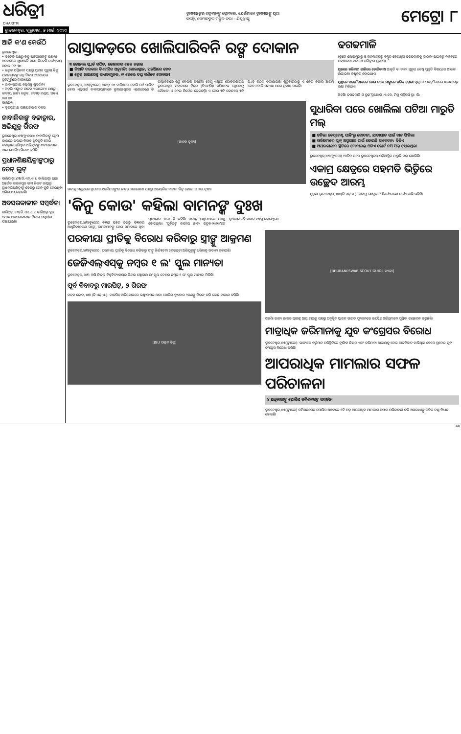ଧରିତ୍ରୀ
DHARITRI
ଭୁବନେଶ୍ୱର, ଗୁରୁବାର, ୫ ମାର୍ଚ୍ଚ, ୨୦୨୦
ତୁମମାନଙ୍କର ଶତ୍ରୁମାନଙ୍କୁ ପ୍ରେମକର, ଯେଉଁମାନେ ତୁମମାନଙ୍କୁ ଘୃଣା କରନ୍ତି, ସେମାନଙ୍କର ମଙ୍ଗଳ କର। - ଯିଶୁଖ୍ରୀଷ୍ଟ
ମେଟ୍ରୋ ୮
ଆଜି କ'ଣ କେଉଁଠି
ଭୁବନେଶ୍ୱର
• ବିଜେଡି ପକ୍ଷରୁ ବିଜୁ ପଟ୍ଟନାୟକଙ୍କ ଜୟନ୍ତୀ ଅବସରରେ ଶ୍ରଦ୍ଧାଞ୍ଜଳି ସଭା, ବିଜେଡି କାର୍ଯ୍ୟାଳୟ ସକାଳ ୮ଟା ୩୦
• ଉତ୍କଳ ସମ୍ମିଳନୀ ପକ୍ଷରୁ ପ୍ରବାଦ ପୁରୁଷ ବିଜୁ ପଟ୍ଟନାୟକଙ୍କ ଜନ୍ମ ଦିବସ ଅବସରରେ ପ୍ରତିମୂର୍ତ୍ତିରେ ମାଲ୍ୟାର୍ପଣ
• ରାଜ୍ୟସ୍ତରୀୟ ହସ୍ତଶିଳ୍ପ ପ୍ରଦର୍ଶନୀ
• ଓଡ଼ିଶା ସଙ୍ଗୀତ ନାଟକ ଏକାଡେମୀ ପକ୍ଷରୁ ଜାତୀୟ ନାଟ୍ୟ ଉତ୍ସବ, ରବୀନ୍ଦ୍ର ମଣ୍ଡପ, ସନ୍ଧ୍ୟା ୬ଟା ୩୦
ବାଲିଅନ୍ତା
• ବୃକସ୍ତରୀୟ ପଞ୍ଚାୟତିରାଜ ଦିବସ
ନାବାଳିକାଙ୍କୁ ବଳାତ୍କାର, ଅଭିଯୁକ୍ତ ଗିରଫ
ଭୁବନେଶ୍ୱର,୪।୩(ବ୍ୟୁରୋ): ନାବାଳିକାଙ୍କୁ ପ୍ରେମ ଜାଲରେ ଫସାଇ ବିବାହ ପ୍ରତିଶ୍ରୁତି ଦେଇ ବଳାତ୍କାର କରିଥିବା ଅଭିଯୁକ୍ତଙ୍କୁ ଶହୀଦନଗର ଥାନା ପୋଲିସ ଗିରଫ କରିଛି।
ପ୍ରଧାନଶିକ୍ଷୟିତ୍ରୀଙ୍କଠାରୁ ଚେନ୍ ଲୁଟ୍
ବାଲିଯାତ୍ରା,୪।୩(ଡି.ଏନ୍.ଏ.): ବାଲିଯାତ୍ରା ଥାନା ଅନ୍ତର୍ଗତ ବାଗଳପୁର ଗାମ ନିକଟ ରାସ୍ତାରୁ ପ୍ରଧାନଶିକ୍ଷୟିତ୍ରୀଙ୍କ ବେକରୁ ଚେନ୍ ଲୁଟି ନେଇଥିବା ଅଭିଯୋଗ ହୋଇଛି।
ଅବସରକାଳୀନ ସମ୍ବର୍ଦ୍ଧନା
ବାଲିଅନ୍ତା,୪।୩(ଡି.ଏନ୍.ଏ.): ବାଲିଅନ୍ତା ବ୍ଲକ ଅଧୀନ ଅବସରକାଳୀନ ବିଦାୟ ସମ୍ବର୍ଦ୍ଧନା ଦିଆଯାଇଛି।
ରାସ୍ତାକଡ଼ରେ ଖୋଲିପାରିବନି ରଙ୍ଗ ଦୋକାନ
୩ ଜୋନାଲ ସ୍କ୍ୱାର୍ଡ ଗଠିତ, ଜୋରଦାର ହେବ ଚଢ଼ାଉ
■ ନିହାତି ଦରକାର ବିଏମ୍‌ସିର ଅନୁମତି: ଖୋଲାସ୍ଥାନ, ପଡ଼ିଆରେ ହେବ
■ ଟ୍ରେଡ୍ ଲାଇସେନ୍ସ ବାଧ୍ୟତାମୂଳକ, ନ ହେଲେ ଦଣ୍ଡ ଗଣିବେ ଦୋକାନୀ
ଭୁବନେଶ୍ୱର, ୪।୩(ବ୍ୟୁରୋ) ଆସନ୍ତା ୧୦ ତାରିଖରେ ହୋଲି ପର୍ବ ପାଳିତ ହେବ। ଏଥିପାଇଁ ବ୍ୟବସାୟୀମାନେ ଭୁବନେଶ୍ୱରର ଏଣେତେଣେ କି ରାସ୍ତାକଡ଼ରେ ରଙ୍ଗ ବେପାର କରିବେ। ତେଣୁ ଏଥିରେ ରୋକଲଗାଇଛି ଭୁବନେଶ୍ୱର ମହାନଗର ନିଗମ (ବିଏମ୍‌ସି)। କମିଶନର ପ୍ରେମଚନ୍ଦ୍ର ଚୌଧାରୀ ଏ ନେଇ ନିର୍ଦ୍ଦେଶ ଦେଇଛନ୍ତି। ଏ ନେଇ ୩ଟି ଜୋନରେ ୩ଟି ସ୍କ୍ୱାଡ୍ ଗଠନ କରାଯାଇଛି। ଗୁରୁବାରଠାରୁ ଏ ନେଇ ଚଢ଼ାଉ ଆରମ୍ଭ ହେବ ବୋଲି ସମୀକ୍ଷା ପରେ ପ୍ରକାଶ ପାଇଛି।
ଢଗଢମାଳି
(କ୍ରମେ ଲୋକମୁଖରୁ ଓ ଜନମାନସରୁ ବିସ୍ମୃତ ହେଉଥିବା ଢଗଢମାଳିକୁ ପାଠିକା-ପାଠକଙ୍କ ନିକଟରେ ପହଞ୍ଚାଇବା ସକାଶେ ଧରିତ୍ରୀର ପ୍ରୟାସ)
ମୁଖରେ ହରିନାମ ରାତିରେ ଚୋରିକାମ। ଆକୃତି ବା ବାହ୍ୟ ସ୍ୱରୂପ ଦେଖି ପ୍ରକୃତି ବିଷୟରେ ଅନ୍ଦାଜ ଲଗାଇବା କଷ୍ଟକର ହୋଇଥାଏ।
ମୁଣ୍ଡରେ ପଗଡ଼ି ପାଦରେ ତେଲ ବନ୍ଦେ ସାଙ୍ଗରେ କରିବ ଗେଲ। ମୁଣ୍ଡରେ ପଗଡ଼ି ଦେଲେ ଖରାପାଉରୁ ରକ୍ଷା ମିଳିଥାଏ।
ଓଡ଼ିଆ ଢଗଢମାଳି ଓ ରୂଢ଼ି ପ୍ରୟୋଗ -ଏ.କେ. ମିଶ୍ର ପବ୍ଲିସର୍ସ ପ୍ରା: ଲି:
[ନାଟକ ଦୃଶ୍ୟ]
ରବୀନ୍ଦ୍ର ମଣ୍ଡପରେ ବୁଧବାର ଓଡ଼ିଶା ସଙ୍ଗୀତ ନାଟକ ଏକାଡେମୀ ପକ୍ଷରୁ ଆୟୋଜିତ ନାଟକ 'କିନୁ କୋଉ' ର ଏକ ଦୃଶ୍ୟ।
'କିନୁ କୋଉ' କହିଲା ବାମନଙ୍କ ଦୁଃଖ
ଭୁବନେଶ୍ୱର,୪।୩(ବ୍ୟୁରୋ) ବିଜ୍ଞାନ ସହିତ ଚିକିତ୍ସା ବିଜ୍ଞାନର ଆଧୁନିକୀକରଣ ସତ୍ତ୍ୱେ ବାମନମାନଙ୍କୁ ନେଇ ସମାଜରେ ଥିବା ଘୃଣ୍ୟଭାବ ଏବେ ବି ରହିଛି। ରବୀନ୍ଦ୍ର ମଣ୍ଡପଠାରେ ମଞ୍ଚସ୍ଥ ହୋଇଥିଲା। 'ପୂର୍ବରଙ୍ଗ ଜାତୀୟ ନାଟ୍ୟ ଉତ୍ସବ-୨୦୨୦'ରେ ବୁଧବାର ଏହି ନାଟକ ମଞ୍ଚସ୍ଥ ହୋଇଥିଲା।
ସୁଧାରିବା ପରେ ଖୋଲିଲା ପଟିଆ ମାରୁତି ମଲ୍
■ ହଟିଲା ବେସ୍‌ମେଣ୍ଟ ପାର୍କିଂରୁ ଗୋଦାମ, ଯାତାୟାତ ପାଇଁ ବାଟ ଫିଟିଲା
■ ସର୍ବକ୍ଷମାରେ ପ୍ଲାନ୍ ଅପ୍ରୁଭାଲ ପାଇଁ ହୋଇଛି ଆବେଦନ: ବିଡିଏ
■ ଅପାତକାଳୀନ ସ୍ଥିତିରେ ମୋବାଇଲ୍ ଓଡିଏ କୋର୍ଟ ବସି ସିଲ୍ ହୋଇଥିଲା
ଭୁବନେଶ୍ୱର,୪।୩(ବ୍ୟୁରୋ) ୧୪ଦିନ ପରେ ଭୁବନେଶ୍ୱରର ପଟିଆସ୍ଥିତ ମାରୁତି ମଲ୍ ଖୋଲିଛି।
ଏକାମ୍ର କ୍ଷେତ୍ରରେ ସହମତି ଭିତ୍ତିରେ ଉଚ୍ଛେଦ ଆରମ୍ଭ
ପୁରୁଣା ଭୁବନେଶ୍ୱର, ୪।୩(ଡି.ଏନ୍.ଏ.): ଏକାମ୍ର କ୍ଷେତ୍ରର ସୌନ୍ଦର୍ଯ୍ୟକରଣ କାର୍ଯ୍ୟ ଜାରି ରହିଛି।
ପରକୀୟା ପ୍ରୀତିକୁ ବିରୋଧ କରିବାରୁ ସ୍ତ୍ରୀଙ୍କୁ ଆକ୍ରମଣ
ଭୁବନେଶ୍ୱର,୪।୩(ବ୍ୟୁରୋ): ପରକୀୟା ପ୍ରୀତିକୁ ବିରୋଧ କରିବାରୁ ସ୍ତ୍ରୀଙ୍କୁ ନିର୍ଯ୍ୟାତନା ଦେଇଥିବା ଅଭିଯୁକ୍ତଙ୍କୁ ଧରିବାକୁ ଉଦ୍ୟମ ଚଳାଇଛି।
ଜେଜିଏଲ୍‌ଏସ୍‌କୁ ନମ୍ବର ୧ ଲ' ସ୍କୁଲ ମାନ୍ୟତା
ଭୁବନେଶ୍ୱର, ୪।୩: ଓପି ଜିନ୍ଦଲ ବିଶ୍ୱବିଦ୍ୟାଳୟର ଜିନ୍ଦଲ ଗ୍ଲୋବାଲ ଲ' ସ୍କୁଲ ଦେଶର ନମ୍ବର ୧ ଲ' ସ୍କୁଲ ମାନ୍ୟତା ମିଳିଛି।
ପୂର୍ବ ବିବାଦରୁ ମାରପିଟ୍, ୨ ଗିରଫ
କଟକ ରୋଡ, ୪।୩ (ଡି.ଏନ୍.ଏ.): ମାରପିଟ୍ ଅଭିଯୋଗରେ ଲକ୍ଷ୍ମୀସାଗର ଥାନା ପୋଲିସ ବୁଧବାର ୨ଜଣଙ୍କୁ ଗିରଫ କରି କୋର୍ଟ ଚାଲାଣ କରିଛି।
[JGU ସମ୍ମାନ ଚିତ୍ର]
[BHUBANESWAR SCOUT GUIDE ଫଟୋ]
ଓଡ଼ିଶା ରାଜ୍ୟ ଭାରତ ସ୍କାଉଟ୍ସ ଆଣ୍ଡ ଗାଇଡ୍ସ ପକ୍ଷରୁ ଅନୁଷ୍ଠିତ ସ୍କାଉଟ ଗାଇଡ ଫ୍ୟୁଜନରେ ଉପସ୍ଥିତ ଅତିଥିମାନେ ପୁସ୍ତିକା ଉନ୍ମୋଚନ କରୁଛନ୍ତି।
ମାତ୍ରାଧିକ ଜରିମାନାକୁ ଯୁବ କଂଗ୍ରେସର ବିରୋଧ
ଭୁବନେଶ୍ୱର,୪।୩(ବ୍ୟୁରୋ): ରାଜ୍ୟରେ ବର୍ତ୍ତମାନ ପରିସ୍ଥିତିରେ ଟ୍ରାଫିକ ନିୟମ ଏବଂ ଜରିମାନା ଆଦାୟକୁ ନେଇ ବାଦବିବାଦ ଚାଲିଥିବା ବେଳେ ପ୍ରଦେଶ ଯୁବ କଂଗ୍ରେସ ବିରୋଧ କରିଛି।
ଆପରାଧିକ ମାମଲାର ସଫଳ ପରିଚାଳନା
୪ ଅଧିକାରୀଙ୍କୁ ପୋଲିସ କମିଶନରଙ୍କ ସମ୍ବର୍ଦ୍ଧନା
ଭୁବନେଶ୍ୱର,୪।୩(ବ୍ୟୁରୋ) କମିଶନରେଟ୍ ପୋଲିସ ଅଞ୍ଚଳରେ ୨ଟି ପଡ଼ ଆପରାଧିକ ମାମଲାର ସଫଳ ପରିଚାଳନା କରି ଅପରାଧୀଙ୍କୁ ଉଚିତ ଦଣ୍ଡ ବିଧାନ ହୋଇଛି।
40